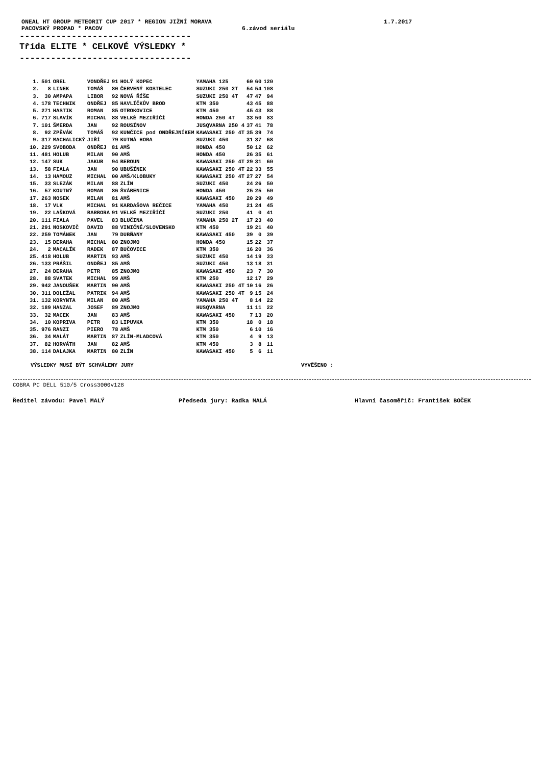ONEAL HT GROUP METEORIT CUP 2017 * REGION JIŽNÍ MORAVA 1.7.2017
PACOVSKÝ PROPAD * PACOV 6.závod seriálu
---------------------------------
Třída ELITE * CELKOVÉ VÝSLEDKY *
---------------------------------
| 1. | 501 | OREL | VONDŘEJ | 91 | HOLÝ KOPEC | YAMAHA 125 | 60 | 60 | 120 |
| 2. | 8 | LINEK | TOMÁŠ | 80 | ČERVENÝ KOSTELEC | SUZUKI 250 2T | 54 | 54 | 108 |
| 3. | 30 | AMPAPA | LIBOR | 92 | NOVÁ ŘÍŠE | SUZUKI 250 4T | 47 | 47 | 94 |
| 4. | 178 | TECHNIK | ONDŘEJ | 85 | HAVLÍČKŮV BROD | KTM 350 | 43 | 45 | 88 |
| 5. | 271 | HASTIK | ROMAN | 85 | OTROKOVICE | KTM 450 | 45 | 43 | 88 |
| 6. | 717 | SLAVÍK | MICHAL | 88 | VELKÉ MEZIŘÍČÍ | HONDA 250 4T | 33 | 50 | 83 |
| 7. | 101 | ŠMERDA | JAN | 92 | ROUSÍNOV | JUSQVARNA 250 4 | 37 | 41 | 78 |
| 8. | 92 | ZPĚVÁK | TOMÁŠ | 92 | KUNČICE pod ONDŘEJNÍKEM | KAWASAKI 250 4T | 35 | 39 | 74 |
| 9. | 317 | MACHALICKÝ | JIŘÍ | 79 | KUTNÁ HORA | SUZUKI 450 | 31 | 37 | 68 |
| 10. | 229 | SVOBODA | ONDŘEJ | 81 | AMŠ | HONDA 450 | 50 | 12 | 62 |
| 11. | 481 | HOLUB | MILAN | 90 | AMŠ | HONDA 450 | 26 | 35 | 61 |
| 12. | 147 | SUK | JAKUB | 94 | BEROUN | KAWASAKI 250 4T | 29 | 31 | 60 |
| 13. | 58 | FIALA | JAN | 90 | UBUŠÍNEK | KAWASAKI 250 4T | 22 | 33 | 55 |
| 14. | 13 | HAMOUZ | MICHAL | 00 | AMŠ/KLOBUKY | KAWASAKI 250 4T | 27 | 27 | 54 |
| 15. | 33 | SLEZÁK | MILAN | 88 | ZLÍN | SUZUKI 450 | 24 | 26 | 50 |
| 16. | 57 | KOUTNÝ | ROMAN | 86 | ŠVÁBENICE | HONDA 450 | 25 | 25 | 50 |
| 17. | 263 | NOSEK | MILAN | 81 | AMŠ | KAWASAKI 450 | 20 | 29 | 49 |
| 18. | 17 | VLK | MICHAL | 91 | KARDAŠOVA REČICE | YAMAHA 450 | 21 | 24 | 45 |
| 19. | 22 | LAŇKOVÁ | BARBORA | 91 | VELKÉ MEZIŘÍČÍ | SUZUKI 250 | 41 | 0 | 41 |
| 20. | 111 | FIALA | PAVEL | 83 | BLUČINA | YAMAHA 250 2T | 17 | 23 | 40 |
| 21. | 291 | NOSKOVIČ | DAVID | 88 | VINIČNÉ/SLOVENSKO | KTM 450 | 19 | 21 | 40 |
| 22. | 259 | TOMÁNEK | JAN | 79 | DUBŇANY | KAWASAKI 450 | 39 | 0 | 39 |
| 23. | 15 | DERAHA | MICHAL | 80 | ZNOJMO | HONDA 450 | 15 | 22 | 37 |
| 24. | 2 | MACALÍK | RADEK | 87 | BUČOVICE | KTM 350 | 16 | 20 | 36 |
| 25. | 418 | HOLUB | MARTIN | 93 | AMŠ | SUZUKI 450 | 14 | 19 | 33 |
| 26. | 133 | PRÁŠIL | ONDŘEJ | 85 | AMŠ | SUZUKI 450 | 13 | 18 | 31 |
| 27. | 24 | DERAHA | PETR | 85 | ZNOJMO | KAWASAKI 450 | 23 | 7 | 30 |
| 28. | 88 | SVATEK | MICHAL | 99 | AMŠ | KTM 250 | 12 | 17 | 29 |
| 29. | 942 | JANOUŠEK | MARTIN | 90 | AMŠ | KAWASAKI 250 4T | 10 | 16 | 26 |
| 30. | 311 | DOLEŽAL | PATRIK | 94 | AMŠ | KAWASAKI 250 4T | 9 | 15 | 24 |
| 31. | 132 | KORYNTA | MILAN | 80 | AMŠ | YAMAHA 250 4T | 8 | 14 | 22 |
| 32. | 189 | HANZAL | JOSEF | 89 | ZNOJMO | HUSQVARNA | 11 | 11 | 22 |
| 33. | 32 | MACEK | JAN | 83 | AMŠ | KAWASAKI 450 | 7 | 13 | 20 |
| 34. | 10 | KOPRIVA | PETR | 83 | LIPUVKA | KTM 350 | 18 | 0 | 18 |
| 35. | 976 | RANZI | PIERO | 78 | AMŠ | KTM 350 | 6 | 10 | 16 |
| 36. | 34 | MALÁT | MARTIN | 87 | ZLÍN-MLADCOVÁ | KTM 350 | 4 | 9 | 13 |
| 37. | 82 | HORVÁTH | JAN | 82 | AMŠ | KTM 450 | 3 | 8 | 11 |
| 38. | 114 | DALAJKA | MARTIN | 80 | ZLÍN | KAWASAKI 450 | 5 | 6 | 11 |
VÝSLEDKY MUSÍ BÝT SCHVÁLENY JURY VYVĚŠENO :
COBRA PC DELL 510/5 Cross3000v128
Ředitel závodu: Pavel MALÝ Předseda jury: Radka MALÁ Hlavní časoměřič: František BOČEK